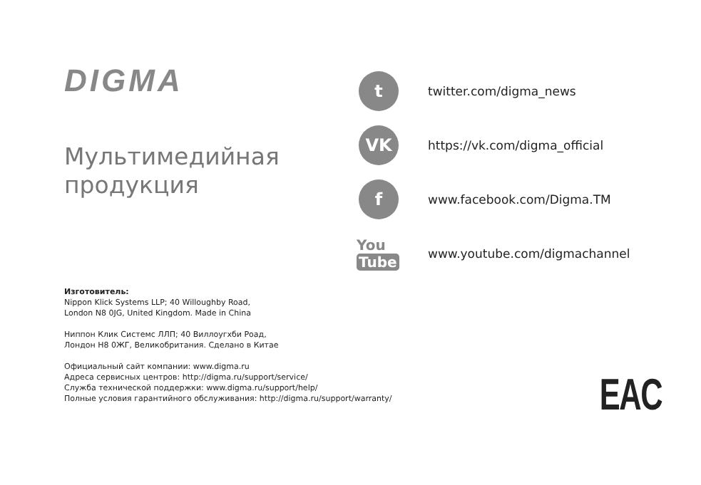DIGMA
Мультимедийная
продукция
t
twitter.com/digma_news
VK
https://vk.com/digma_official
f
www.facebook.com/Digma.TM
You Tube
www.youtube.com/digmachannel
Изготовитель:
Nippon Klick Systems LLP; 40 Willoughby Road,
London N8 0JG, United Kingdom. Made in China
Ниппон Клик Системс ЛЛП; 40 Виллоугхби Роад,
Лондон Н8 0ЖГ, Великобритания. Сделано в Китае
Официальный сайт компании: www.digma.ru
Адреса сервисных центров: http://digma.ru/support/service/
Служба технической поддержки: www.digma.ru/support/help/
Полные условия гарантийного обслуживания: http://digma.ru/support/warranty/
EAC